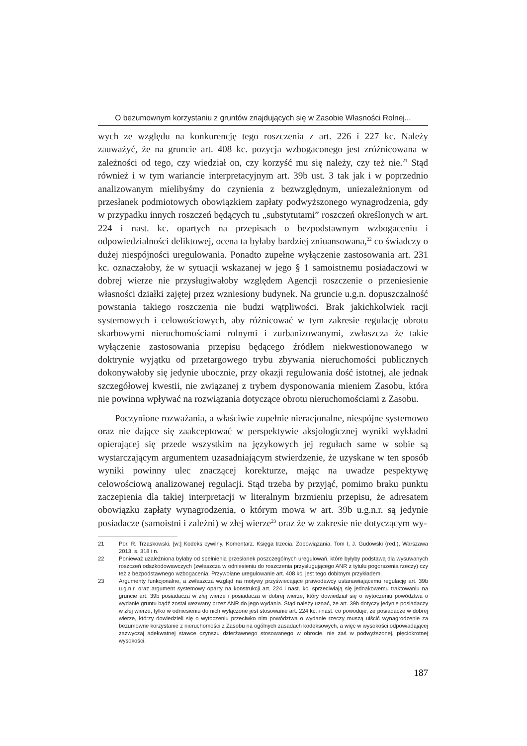O bezumownym korzystaniu z gruntów znajdujących się w Zasobie Własności Rolnej...
wych ze względu na konkurencję tego roszczenia z art. 226 i 227 kc. Należy zauważyć, że na gruncie art. 408 kc. pozycja wzbogaconego jest zróżnicowana w zależności od tego, czy wiedział on, czy korzyść mu się należy, czy też nie.<sup>21</sup> Stąd również i w tym wariancie interpretacyjnym art. 39b ust. 3 tak jak i w poprzednio analizowanym mielibyśmy do czynienia z bezwzględnym, uniezależnionym od przesłanek podmiotowych obowiązkiem zapłaty podwyższonego wynagrodzenia, gdy w przypadku innych roszczeń będących tu „substytutami” roszczeń określonych w art. 224 i nast. kc. opartych na przepisach o bezpodstawnym wzbogaceniu i odpowiedzialności deliktowej, ocena ta byłaby bardziej zniuansowana,<sup>22</sup> co świadczy o dużej niespójności uregulowania. Ponadto zupełne wyłączenie zastosowania art. 231 kc. oznaczałoby, że w sytuacji wskazanej w jego § 1 samoistnemu posiadaczowi w dobrej wierze nie przysługiwałoby względem Agencji roszczenie o przeniesienie własności działki zajętej przez wzniesiony budynek. Na gruncie u.g.n. dopuszczalność powstania takiego roszczenia nie budzi wątpliwości. Brak jakichkolwiek racji systemowych i celowościowych, aby różnicować w tym zakresie regulację obrotu skarbowymi nieruchomościami rolnymi i zurbanizowanymi, zwłaszcza że takie wyłączenie zastosowania przepisu będącego źródłem niekwestionowanego w doktrynie wyjątku od przetargowego trybu zbywania nieruchomości publicznych dokonywałoby się jedynie ubocznie, przy okazji regulowania dość istotnej, ale jednak szczegółowej kwestii, nie związanej z trybem dysponowania mieniem Zasobu, która nie powinna wpływać na rozwiązania dotyczące obrotu nieruchomościami z Zasobu.
Poczynione rozważania, a właściwie zupełnie nieracjonalne, niespójne systemowo oraz nie dające się zaakceptować w perspektywie aksjologicznej wyniki wykładni opierającej się przede wszystkim na językowych jej regułach same w sobie są wystarczającym argumentem uzasadniającym stwierdzenie, że uzyskane w ten sposób wyniki powinny ulec znaczącej korekturze, mając na uwadze pespektywę celowościową analizowanej regulacji. Stąd trzeba by przyjąć, pomimo braku punktu zaczepienia dla takiej interpretacji w literalnym brzmieniu przepisu, że adresatem obowiązku zapłaty wynagrodzenia, o którym mowa w art. 39b u.g.n.r. są jedynie posiadacze (samoistni i zależni) w złej wierze<sup>23</sup> oraz że w zakresie nie dotyczącym wy-
21 Por. R. Trzaskowski, [w:] Kodeks cywilny. Komentarz. Księga trzecia. Zobowiązania. Tom I, J. Gudowski (red.), Warszawa 2013, s. 318 i n.
22 Ponieważ uzależniona byłaby od spełnienia przesłanek poszczególnych uregulowań, które byłyby podstawą dla wysuwanych roszczeń odszkodowawczych (zwłaszcza w odniesieniu do roszczenia przysługującego ANR z tytułu pogorszenia rzeczy) czy też z bezpodstawnego wzbogacenia. Przywołane uregulowanie art. 408 kc. jest tego dobitnym przykładem.
23 Argumenty funkcjonalne, a zwłaszcza wzgląd na motywy przyświecające prawodawcy ustanawiającemu regulację art. 39b u.g.n.r. oraz argument systemowy oparty na konstrukcji art. 224 i nast. kc. sprzeciwiają się jednakowemu traktowaniu na gruncie art. 39b posiadacza w złej wierze i posiadacza w dobrej wierze, który dowiedział się o wytoczeniu powództwa o wydanie gruntu bądź został wezwany przez ANR do jego wydania. Stąd należy uznać, że art. 39b dotyczy jedynie posiadaczy w złej wierze, tylko w odniesieniu do nich wyłączone jest stosowanie art. 224 kc. i nast. co powoduje, że posiadacze w dobrej wierze, którzy dowiedzieli się o wytoczeniu przeciwko nim powództwa o wydanie rzeczy muszą uiścić wynagrodzenie za bezumowne korzystanie z nieruchomości z Zasobu na ogólnych zasadach kodeksowych, a więc w wysokości odpowiadającej zazwyczaj adekwatnej stawce czynszu dzierżawnego stosowanego w obrocie, nie zaś w podwyższonej, pięciokrotnej wysokości.
187